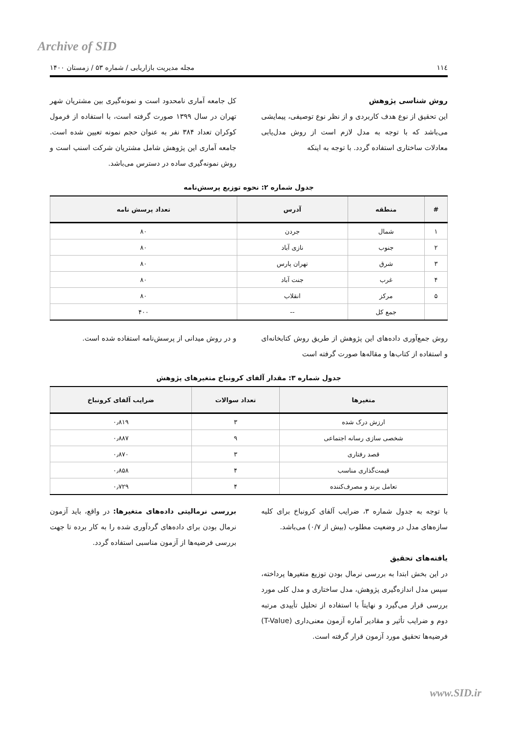Archive of SID
۱۱٤ مجله مدیریت بازاریابی / شماره ۵۳ / زمستان ۱۴۰۰
روش شناسی پژوهش
این تحقیق از نوع هدف کاربردی و از نظر نوع توصیفی، پیمایشی می‌باشد که با توجه به مدل لازم است از روش مدل‌یابی معادلات ساختاری استفاده گردد. با توجه به اینکه
کل جامعه آماری نامحدود است و نمونه‌گیری بین مشتریان شهر تهران در سال ۱۳۹۹ صورت گرفته است، با استفاده از فرمول کوکران تعداد ۳۸۴ نفر به عنوان حجم نمونه تعیین شده است. جامعه آماری این پژوهش شامل مشتریان شرکت اسنپ است و روش نمونه‌گیری ساده در دسترس می‌باشد.
جدول شماره ۲: نحوه توزیع پرسش‌نامه
| # | منطقه | آدرس | تعداد پرسش نامه |
| --- | --- | --- | --- |
| ۱ | شمال | جردن | ۸۰ |
| ۲ | جنوب | نازی آباد | ۸۰ |
| ۳ | شرق | تهران پارس | ۸۰ |
| ۴ | غرب | جنت آباد | ۸۰ |
| ۵ | مرکز | انقلاب | ۸۰ |
| | جمع کل | -- | ۴۰۰ |
روش جمع‌آوری داده‌های این پژوهش از طریق روش کتابخانه‌ای و استفاده از کتاب‌ها و مقاله‌ها صورت گرفته است
و در روش میدانی از پرسش‌نامه استفاده شده است.
جدول شماره ۳: مقدار آلفای کرونباخ متغیرهای پژوهش
| متغیرها | تعداد سوالات | ضرایب آلفای کرونباخ |
| --- | --- | --- |
| ارزش درک شده | ۳ | ۰٫۸۱۹ |
| شخصی سازی رسانه اجتماعی | ۹ | ۰٫۸۸۷ |
| قصد رفتاری | ۳ | ۰٫۸۷۰ |
| قیمت‌گذاری مناسب | ۴ | ۰٫۸۵۸ |
| تعامل برند و مصرف‌کننده | ۴ | ۰٫۷۲۹ |
با توجه به جدول شماره ۳، ضرایب آلفای کرونباخ برای کلیه سازه‌های مدل در وضعیت مطلوب (بیش از ۰/۷) می‌باشد.
یافته‌های تحقیق
در این بخش ابتدا به بررسی نرمال بودن توزیع متغیرها پرداخته، سپس مدل اندازه‌گیری پژوهش، مدل ساختاری و مدل کلی مورد بررسی قرار می‌گیرد و نهایتاً با استفاده از تحلیل تأییدی مرتبه دوم و ضرایب تأثیر و مقادیر آماره آزمون معنی‌داری (T-Value) فرضیه‌ها تحقیق مورد آزمون قرار گرفته است.
بررسی نرمالیتی داده‌های متغیرها: در واقع، باید آزمون نرمال بودن برای داده‌های گردآوری شده را به کار برده تا جهت بررسی فرضیه‌ها از آزمون مناسبی استفاده گردد.
www.SID.ir